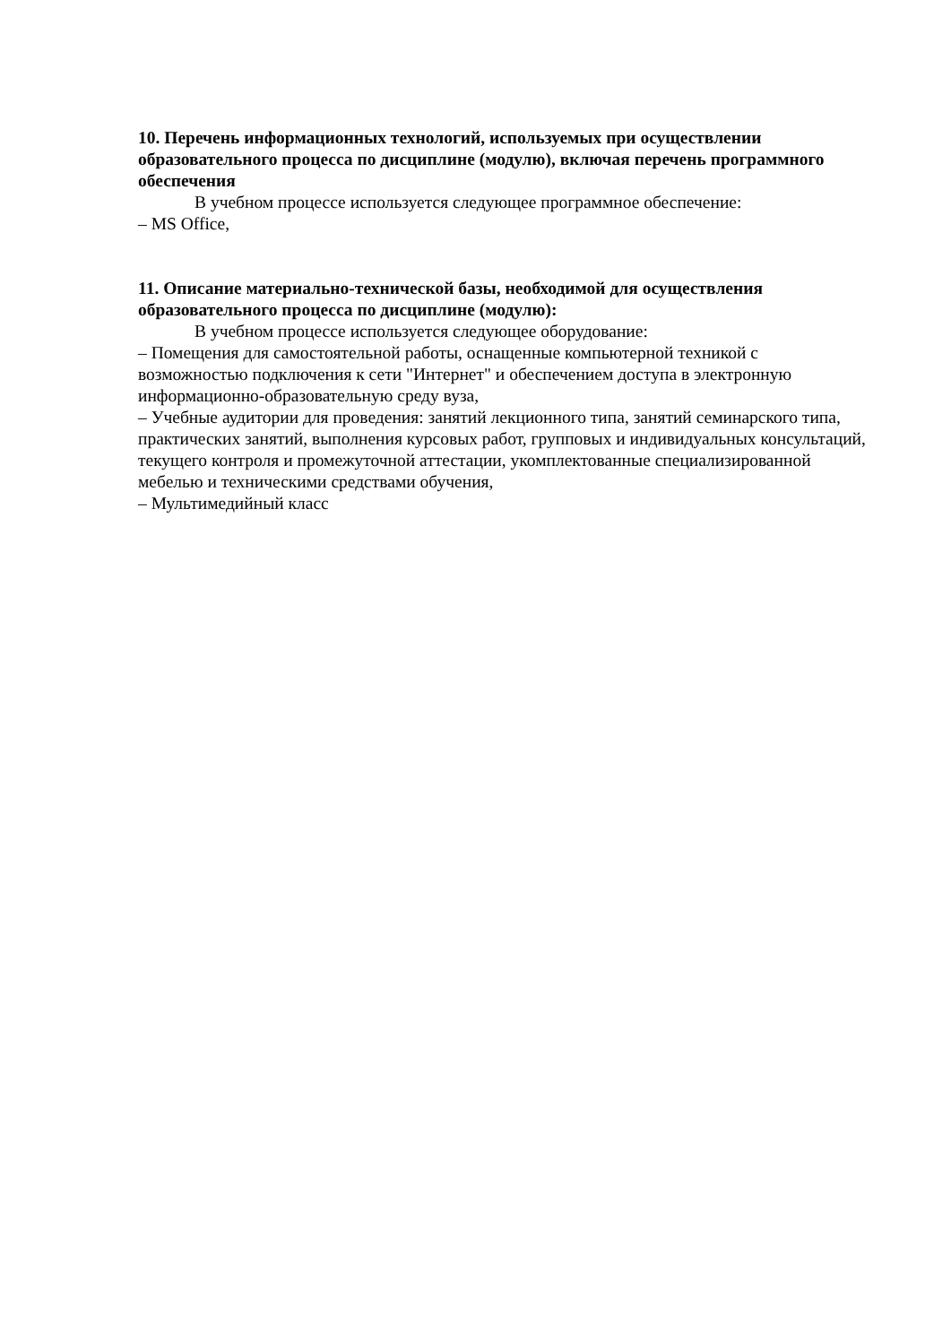10. Перечень информационных технологий, используемых при осуществлении образовательного процесса по дисциплине (модулю), включая перечень программного обеспечения
В учебном процессе используется следующее программное обеспечение:
– MS Office,
11. Описание материально-технической базы, необходимой для осуществления образовательного процесса по дисциплине (модулю):
В учебном процессе используется следующее оборудование:
– Помещения для самостоятельной работы, оснащенные компьютерной техникой с возможностью подключения к сети "Интернет" и обеспечением доступа в электронную информационно-образовательную среду вуза,
– Учебные аудитории для проведения: занятий лекционного типа, занятий семинарского типа, практических занятий, выполнения курсовых работ, групповых и индивидуальных консультаций, текущего контроля и промежуточной аттестации, укомплектованные специализированной мебелью и техническими средствами обучения,
– Мультимедийный класс